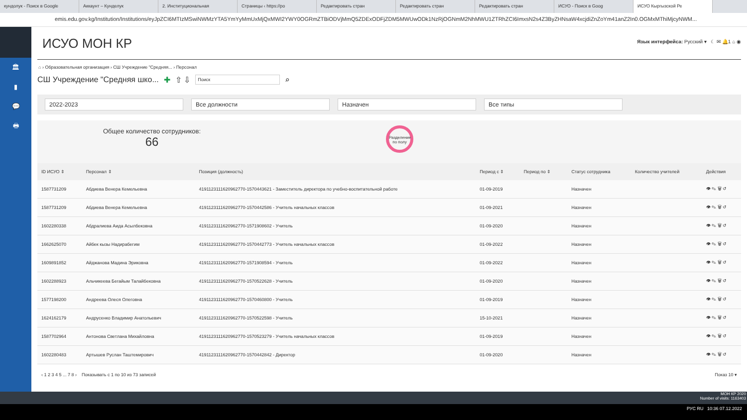кундолук - Поиск в Google Аккаунт – Кунделук 2. Институциональная Страницы ‹ https://po Редактировать стран Редактировать стран Редактировать стран ИСУО - Поиск в Goog ИСУО Кыргызской Ре
emis.edu.gov.kg/Institution/Institutions/eyJpZCI6MTIzMSwiNWMzYTA5YmYyMmUxMjQxMWI2YWY0OGRmZTBiODVjMmQ5ZDExODFjZDM5MWUwODk1NzRjOGNmM2NhMWU1ZTRhZCI6ImxsN2s4Z3ByZHNsaW4xcjdiZnZoYm41anZ2In0.OGMxMThiMjcyNWM...
🏛
▮
💬
🖶
ИСУО МОН КР
Язык интерфейса: Русский ▾ ☾ ✉ 🔔1 ⌂ ◉
⌂ › Образовательная организация › СШ Учреждение "Средняя... › Персонал
СШ Учреждение "Средняя шко... ✚ ⇧ ⇩ Поиск ⌕
2022-2023 Все должности Назначен Все типы
Общее количество сотрудников:
66
Разделение по полу
| ID ИСУО ⇕ | Персонал ⇕ | Позиция (должность) | Период с ⇕ | Период по ⇕ | Статус сотрудника | Количество учителей | Действия |
| --- | --- | --- | --- | --- | --- | --- | --- |
| 1587731209 | Абдиева Венера Кемельевна | 4191123111620962770-1570443621 - Заместитель директора по учебно-воспитательной работе | 01-09-2019 | | Назначен | | 👁 ✎ 🗑 ↺ |
| 1587731209 | Абдиева Венера Кемельевна | 4191123111620962770-1570442586 - Учитель начальных классов | 01-09-2021 | | Назначен | | 👁 ✎ 🗑 ↺ |
| 1602280338 | Абдралиева Аида Асылбековна | 4191123111620962770-1571908602 - Учитель | 01-09-2020 | | Назначен | | 👁 ✎ 🗑 ↺ |
| 1662625070 | Айбек кызы Надирабегим | 4191123111620962770-1570442773 - Учитель начальных классов | 01-09-2022 | | Назначен | | 👁 ✎ 🗑 ↺ |
| 1609891852 | Айджанова Мадина Эриковна | 4191123111620962770-1571908594 - Учитель | 01-09-2022 | | Назначен | | 👁 ✎ 🗑 ↺ |
| 1602288923 | Альчикеева Бегайым Талайбековна | 4191123111620962770-1570522628 - Учитель | 01-09-2020 | | Назначен | | 👁 ✎ 🗑 ↺ |
| 1577198200 | Андреева Олеся Олеговна | 4191123111620962770-1570460800 - Учитель | 01-09-2019 | | Назначен | | 👁 ✎ 🗑 ↺ |
| 1624162179 | Андрусенко Владимир Анатольевич | 4191123111620962770-1570522598 - Учитель | 15-10-2021 | | Назначен | | 👁 ✎ 🗑 ↺ |
| 1587702964 | Антонова Светлана Михайловна | 4191123111620962770-1570523279 - Учитель начальных классов | 01-09-2019 | | Назначен | | 👁 ✎ 🗑 ↺ |
| 1602280483 | Артышев Руслан Таштемирович | 4191123111620962770-1570442842 - Директор | 01-09-2020 | | Назначен | | 👁 ✎ 🗑 ↺ |
‹ 1 2 3 4 5 ... 7 8 › Показывать с 1 по 10 из 73 записей Показ 10 ▾
МОН КР 2020
Number of visits: 1163403
РУС RU 10:36 07.12.2022